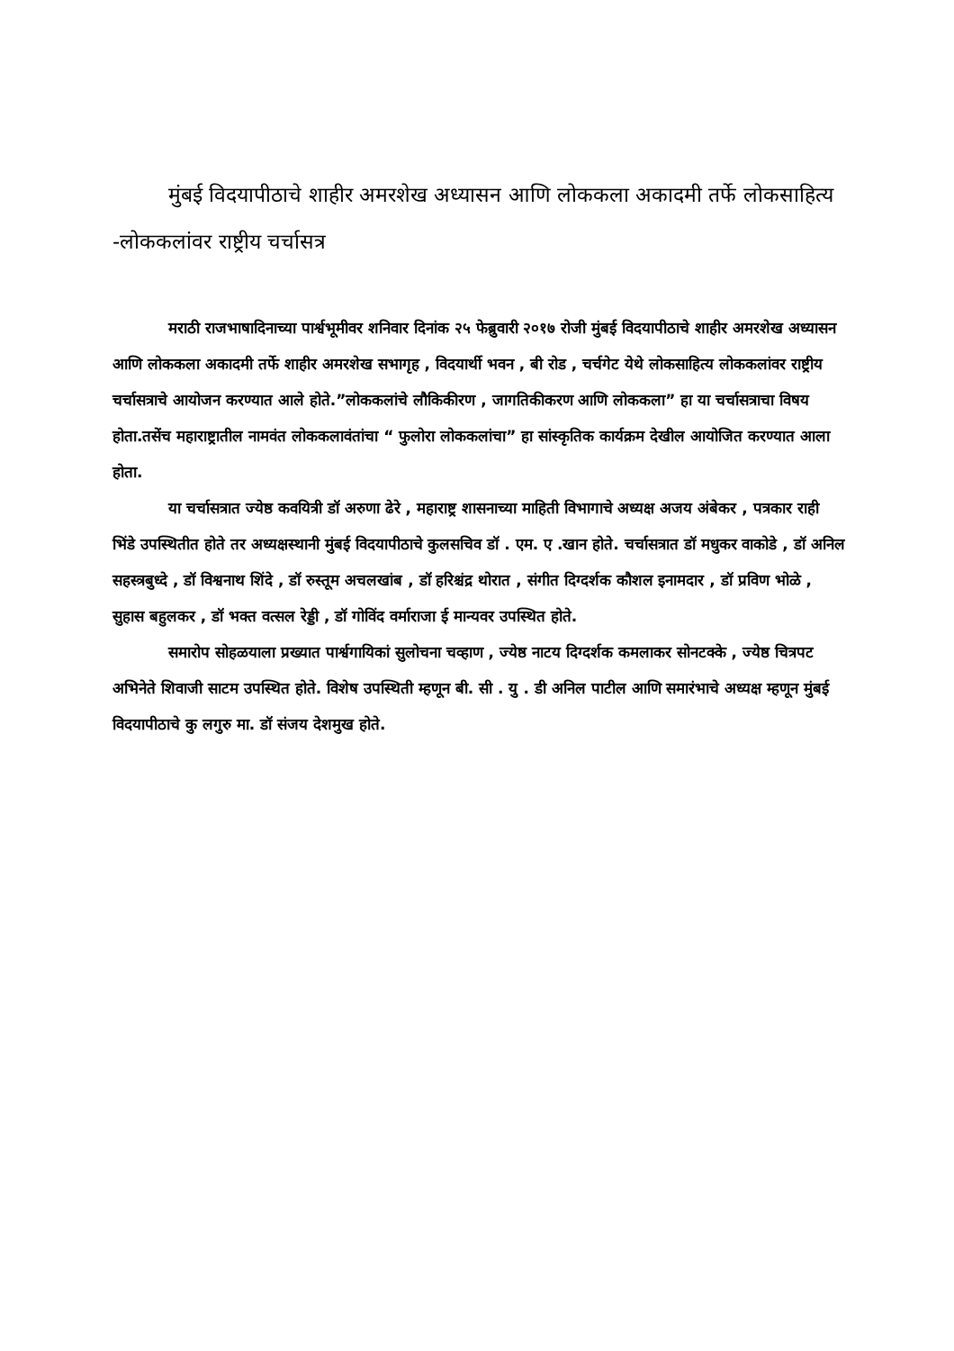मुंबई विदयापीठाचे शाहीर अमरशेख अध्यासन आणि लोककला अकादमी तर्फे लोकसाहित्य -लोककलांवर राष्ट्रीय चर्चासत्र
मराठी राजभाषादिनाच्या पार्श्वभूमीवर शनिवार दिनांक २५ फेब्रुवारी २०१७ रोजी मुंबई विदयापीठाचे शाहीर अमरशेख अध्यासन आणि लोककला अकादमी तर्फे शाहीर अमरशेख सभागृह , विदयार्थी भवन , बी रोड , चर्चगेट येथे लोकसाहित्य लोककलांवर राष्ट्रीय चर्चासत्राचे आयोजन करण्यात आले होते.”लोककलांचे लौकिकीरण , जागतिकीकरण आणि लोककला” हा या चर्चासत्राचा विषय होता.तसेंच महाराष्ट्रातील नामवंत लोककलावंतांचा “ फुलोरा लोककलांचा” हा सांस्कृतिक कार्यक्रम देखील आयोजित करण्यात आला होता.
या चर्चासत्रात ज्येष्ठ कवयित्री डॉ अरुणा ढेरे , महाराष्ट्र शासनाच्या माहिती विभागाचे अध्यक्ष अजय अंबेकर , पत्रकार राही भिंडे उपस्थितीत होते तर अध्यक्षस्थानी मुंबई विदयापीठाचे कुलसचिव डॉ . एम. ए .खान होते. चर्चासत्रात डॉ मधुकर वाकोडे , डॉ अनिल सहस्त्रबुध्दे , डॉ विश्वनाथ शिंदे , डॉ रुस्तूम अचलखांब , डॉ हरिश्चंद्र थोरात , संगीत दिग्दर्शक कौशल इनामदार , डॉ प्रविण भोळे , सुहास बहुलकर , डॉ भक्त वत्सल रेड्डी , डॉ गोविंद वर्माराजा ई मान्यवर उपस्थित होते.
समारोप सोहळयाला प्रख्यात पार्श्वगायिकां सुलोचना चव्हाण , ज्येष्ठ नाटय दिग्दर्शक कमलाकर सोनटक्के , ज्येष्ठ चित्रपट अभिनेते शिवाजी साटम उपस्थित होते. विशेष उपस्थिती म्हणून बी. सी . यु . डी अनिल पाटील आणि समारंभाचे अध्यक्ष म्हणून मुंबई विदयापीठाचे कु लगुरु मा. डॉ संजय देशमुख होते.